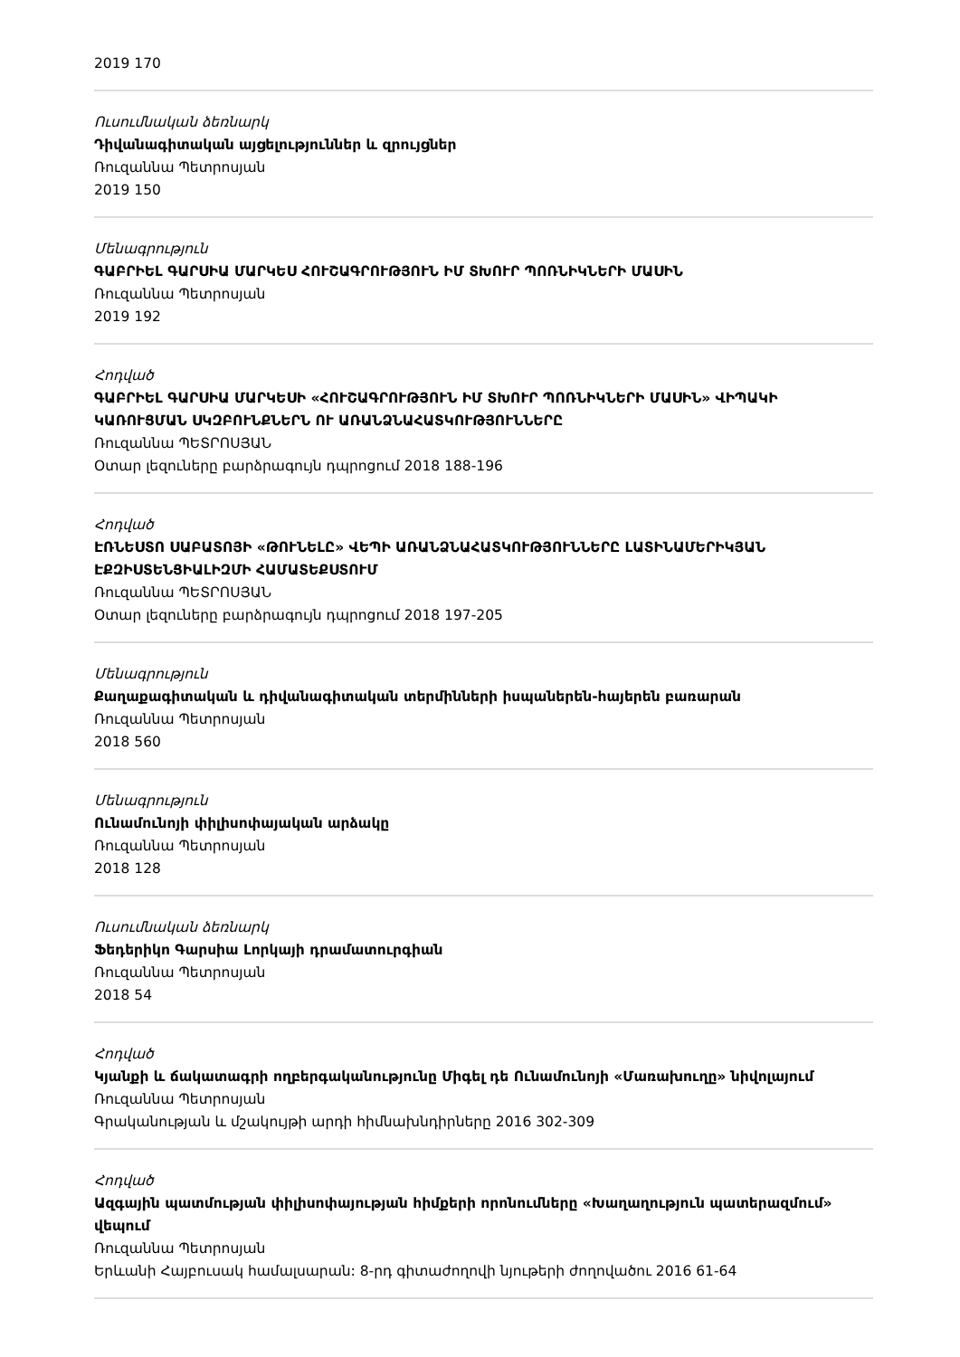2019 170
Ուսումնական ձեռնարկ
Դիվանագիտական այցելություններ և զրույցներ
Ռուզաննա Պետրոսյան
2019 150
Մենագրություն
ԳԱԲՐԻԵԼ ԳԱՐՍԻԱ ՄԱՐԿԵՍ ՀՈՒՇԱԳՐՈՒԹՅՈՒՆ ԻՄ ՏԽՈՒՐ ՊՈՌՆԻԿՆԵՐԻ ՄԱՍԻՆ
Ռուզաննա Պետրոսյան
2019 192
Հոդված
ԳԱԲՐԻԵԼ ԳԱՐՍԻԱ ՄԱՐԿԵՍԻ «ՀՈՒՇԱԳՐՈՒԹՅՈՒՆ ԻՄ ՏԽՈՒՐ ՊՈՌՆԻԿՆԵՐԻ ՄԱՍԻՆ» ՎԻՊԱԿԻ ԿԱՌՈՒՑՄԱՆ ՍԿԶԲՈՒՆՔՆԵՐՆ ՈՒ ԱՌԱՆՁՆԱՀԱՏԿՈՒԹՅՈՒՆՆԵՐԸ
Ռուզաննա ՊԵՏՐՈՍՅԱՆ
Օտար լեզուները բարձրագույն դպրոցում 2018 188-196
Հոդված
ԷՌՆԵՍՏՈ ՍԱԲԱՏՈՅԻ «ԹՈՒՆԵԼԸ» ՎԵՊԻ ԱՌԱՆՁՆԱՀԱՏԿՈՒԹՅՈՒՆՆԵՐԸ ԼԱՏԻՆԱՄԵՐԻԿՅԱՆ ԷՔԶԻՍՏԵՆՑԻԱԼԻԶՄԻ ՀԱՄԱՏԵՔՍՏՈՒՄ
Ռուզաննա ՊԵՏՐՈՍՅԱՆ
Օտար լեզուները բարձրագույն դպրոցում 2018 197-205
Մենագրություն
Քաղաքագիտական և դիվանագիտական տերմինների իսպաներեն-հայերեն բառարան
Ռուզաննա Պետրոսյան
2018 560
Մենագրություն
Ունամունոյի փիլիսոփայական արձակը
Ռուզաննա Պետրոսյան
2018 128
Ուսումնական ձեռնարկ
Ֆեդերիկո Գարսիա Լորկայի դրամատուրգիան
Ռուզաննա Պետրոսյան
2018 54
Հոդված
Կյանքի և ճակատագրի ողբերգականությունը Միգել դե Ունամունոյի «Մառախուղը» նիվոլայում
Ռուզաննա Պետրոսյան
Գրականության և մշակույթի արդի հիմնախնդիրները 2016 302-309
Հոդված
Ազգային պատմության փիլիսոփայության հիմքերի որոնումները «Խաղաղություն պատերազմում» վեպում
Ռուզաննա Պետրոսյան
Երևանի Հայբուսակ համալսարան: 8-րդ գիտաժողովի նյութերի ժողովածու 2016 61-64